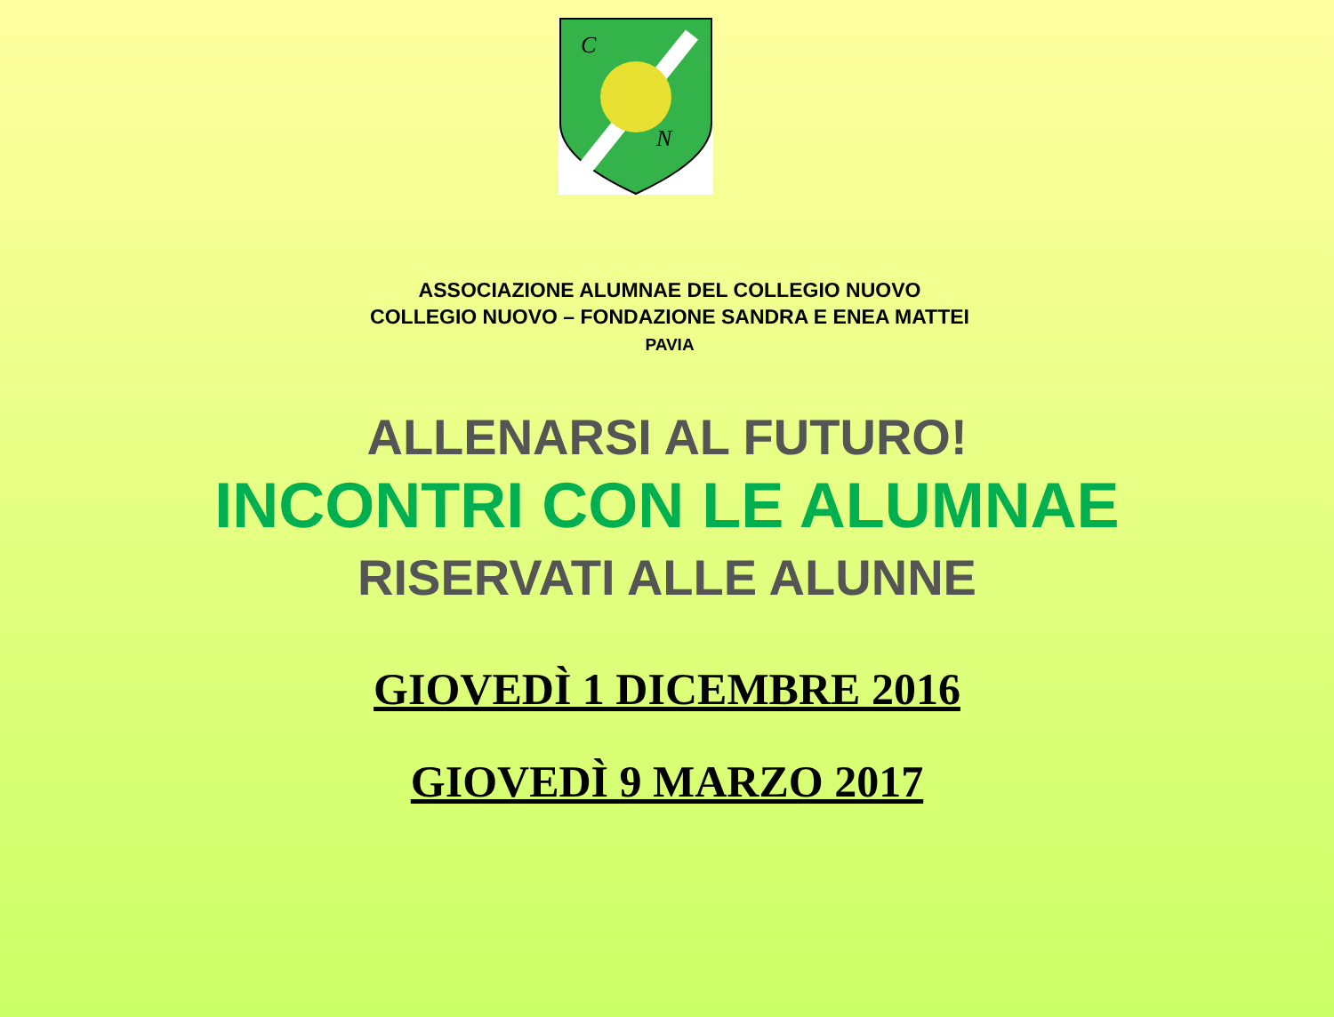C
N
ASSOCIAZIONE ALUMNAE DEL COLLEGIO NUOVO
COLLEGIO NUOVO – FONDAZIONE SANDRA E ENEA MATTEI
PAVIA
ALLENARSI AL FUTURO!
INCONTRI CON LE ALUMNAE
RISERVATI ALLE ALUNNE
GIOVEDÌ 1 DICEMBRE 2016
GIOVEDÌ 9 MARZO 2017